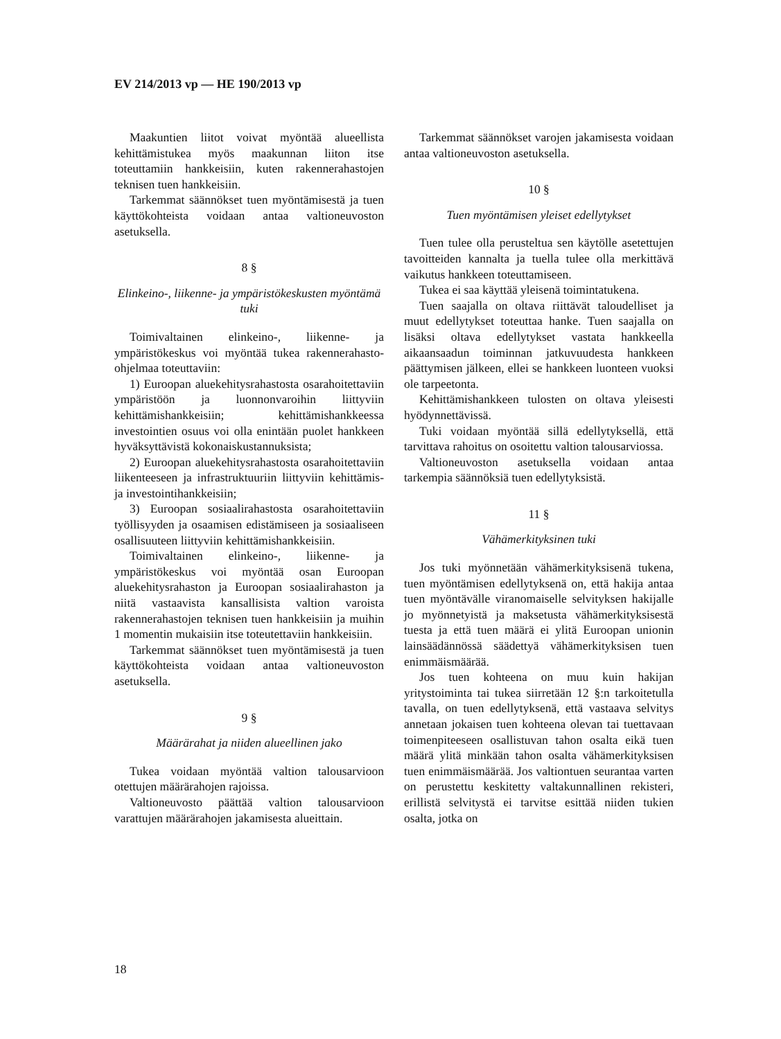EV 214/2013 vp — HE 190/2013 vp
Maakuntien liitot voivat myöntää alueellista kehittämistukea myös maakunnan liiton itse toteuttamiin hankkeisiin, kuten rakennerahastojen teknisen tuen hankkeisiin.
Tarkemmat säännökset tuen myöntämisestä ja tuen käyttökohteista voidaan antaa valtioneuvoston asetuksella.
8 §
Elinkeino-, liikenne- ja ympäristökeskusten myöntämä tuki
Toimivaltainen elinkeino-, liikenne- ja ympäristökeskus voi myöntää tukea rakennerahasto-ohjelmaa toteuttaviin:
1) Euroopan aluekehitysrahastosta osarahoitettaviin ympäristöön ja luonnonvaroihin liittyviin kehittämishankkeisiin; kehittämishankkeessa investointien osuus voi olla enintään puolet hankkeen hyväksyttävistä kokonaiskustannuksista;
2) Euroopan aluekehitysrahastosta osarahoitettaviin liikenteeseen ja infrastruktuuriin liittyviin kehittämis- ja investointihankkeisiin;
3) Euroopan sosiaalirahastosta osarahoitettaviin työllisyyden ja osaamisen edistämiseen ja sosiaaliseen osallisuuteen liittyviin kehittämishankkeisiin.
Toimivaltainen elinkeino-, liikenne- ja ympäristökeskus voi myöntää osan Euroopan aluekehitysrahaston ja Euroopan sosiaalirahaston ja niitä vastaavista kansallisista valtion varoista rakennerahastojen teknisen tuen hankkeisiin ja muihin 1 momentin mukaisiin itse toteutettaviin hankkeisiin.
Tarkemmat säännökset tuen myöntämisestä ja tuen käyttökohteista voidaan antaa valtioneuvoston asetuksella.
9 §
Määrärahat ja niiden alueellinen jako
Tukea voidaan myöntää valtion talousarvioon otettujen määrärahojen rajoissa.
Valtioneuvosto päättää valtion talousarvioon varattujen määrärahojen jakamisesta alueittain.
Tarkemmat säännökset varojen jakamisesta voidaan antaa valtioneuvoston asetuksella.
10 §
Tuen myöntämisen yleiset edellytykset
Tuen tulee olla perusteltua sen käytölle asetettujen tavoitteiden kannalta ja tuella tulee olla merkittävä vaikutus hankkeen toteuttamiseen.
Tukea ei saa käyttää yleisenä toimintatukena.
Tuen saajalla on oltava riittävät taloudelliset ja muut edellytykset toteuttaa hanke. Tuen saajalla on lisäksi oltava edellytykset vastata hankkeella aikaansaadun toiminnan jatkuvuudesta hankkeen päättymisen jälkeen, ellei se hankkeen luonteen vuoksi ole tarpeetonta.
Kehittämishankkeen tulosten on oltava yleisesti hyödynnettävissä.
Tuki voidaan myöntää sillä edellytyksellä, että tarvittava rahoitus on osoitettu valtion talousarviossa.
Valtioneuvoston asetuksella voidaan antaa tarkempia säännöksiä tuen edellytyksistä.
11 §
Vähämerkityksinen tuki
Jos tuki myönnetään vähämerkityksisenä tukena, tuen myöntämisen edellytyksenä on, että hakija antaa tuen myöntävälle viranomaiselle selvityksen hakijalle jo myönnetyistä ja maksetusta vähämerkityksisestä tuesta ja että tuen määrä ei ylitä Euroopan unionin lainsäädännössä säädettyä vähämerkityksisen tuen enimmäismäärää.
Jos tuen kohteena on muu kuin hakijan yritystoiminta tai tukea siirretään 12 §:n tarkoitetulla tavalla, on tuen edellytyksenä, että vastaava selvitys annetaan jokaisen tuen kohteena olevan tai tuettavaan toimenpiteeseen osallistuvan tahon osalta eikä tuen määrä ylitä minkään tahon osalta vähämerkityksisen tuen enimmäismäärää. Jos valtiontuen seurantaa varten on perustettu keskitetty valtakunnallinen rekisteri, erillistä selvitystä ei tarvitse esittää niiden tukien osalta, jotka on
18